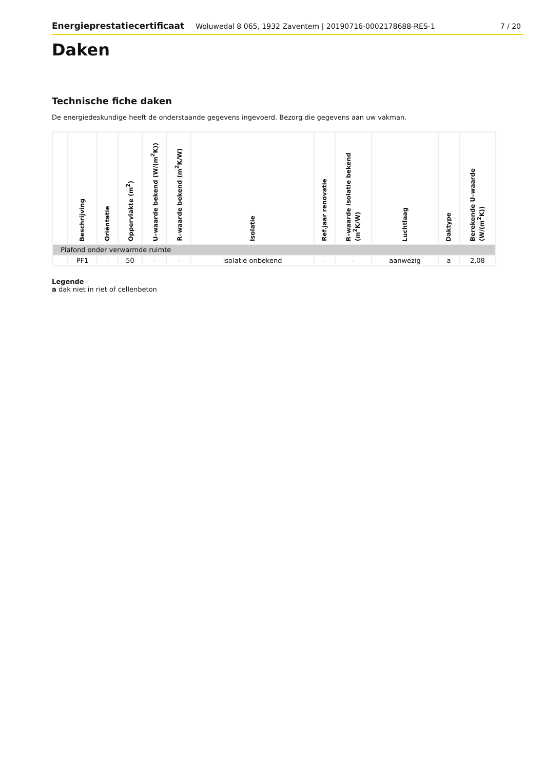Energieprestatiecertificaat Woluwedal 8 065, 1932 Zaventem | 20190716-0002178688-RES-1 7 / 20
Daken
Technische fiche daken
De energiedeskundige heeft de onderstaande gegevens ingevoerd. Bezorg die gegevens aan uw vakman.
| | Beschrijving | Oriëntatie | Oppervlakte (m<sup>2</sup>) | U–waarde bekend (W/(m<sup>2</sup>K)) | R–waarde bekend (m<sup>2</sup>K/W) | Isolatie | Ref.jaar renovatie | R–waarde isolatie bekend (m<sup>2</sup>K/W) | Luchtlaag | Daktype | Berekende U–waarde (W/(m<sup>2</sup>K)) |
| --- | --- | --- | --- | --- | --- | --- | --- | --- | --- | --- | --- |
| Plafond onder verwarmde ruimte | | | | | | | | | | | |
| | PF1 | - | 50 | - | - | isolatie onbekend | - | - | aanwezig | a | 2,08 |
Legende
a dak niet in riet of cellenbeton